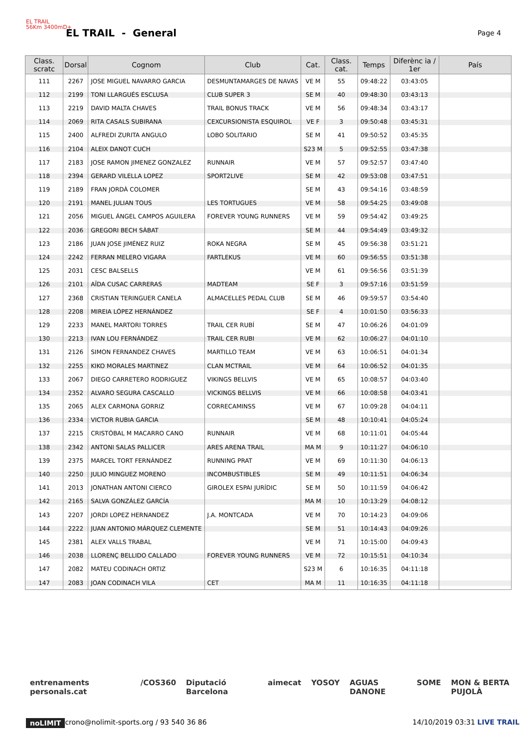EL TRAIL
56Km 3400mD+
EL TRAIL - General
Page 4
| Class. scratc | Dorsal | Cognom | Club | Cat. | Class. cat. | Temps | Diferènc ia / 1er | País |
| --- | --- | --- | --- | --- | --- | --- | --- | --- |
| 111 | 2267 | JOSE MIGUEL NAVARRO GARCIA | DESMUNTAMARGES DE NAVAS | VE M | 55 | 09:48:22 | 03:43:05 | |
| 112 | 2199 | TONI LLARGUÉS ESCLUSA | CLUB SUPER 3 | SE M | 40 | 09:48:30 | 03:43:13 | |
| 113 | 2219 | DAVID MALTA CHAVES | TRAIL BONUS TRACK | VE M | 56 | 09:48:34 | 03:43:17 | |
| 114 | 2069 | RITA CASALS SUBIRANA | CEXCURSIONISTA ESQUIROL | VE F | 3 | 09:50:48 | 03:45:31 | |
| 115 | 2400 | ALFREDI ZURITA ANGULO | LOBO SOLITARIO | SE M | 41 | 09:50:52 | 03:45:35 | |
| 116 | 2104 | ALEIX DANOT CUCH | | S23 M | 5 | 09:52:55 | 03:47:38 | |
| 117 | 2183 | JOSE RAMON JIMENEZ GONZALEZ | RUNNAIR | VE M | 57 | 09:52:57 | 03:47:40 | |
| 118 | 2394 | GERARD VILELLA LOPEZ | SPORT2LIVE | SE M | 42 | 09:53:08 | 03:47:51 | |
| 119 | 2189 | FRAN JORDÀ COLOMER | | SE M | 43 | 09:54:16 | 03:48:59 | |
| 120 | 2191 | MANEL JULIAN TOUS | LES TORTUGUES | VE M | 58 | 09:54:25 | 03:49:08 | |
| 121 | 2056 | MIGUEL ÁNGEL CAMPOS AGUILERA | FOREVER YOUNG RUNNERS | VE M | 59 | 09:54:42 | 03:49:25 | |
| 122 | 2036 | GREGORI BECH SÀBAT | | SE M | 44 | 09:54:49 | 03:49:32 | |
| 123 | 2186 | JUAN JOSE JIMÉNEZ RUIZ | ROKA NEGRA | SE M | 45 | 09:56:38 | 03:51:21 | |
| 124 | 2242 | FERRAN MELERO VIGARA | FARTLEKUS | VE M | 60 | 09:56:55 | 03:51:38 | |
| 125 | 2031 | CESC BALSELLS | | VE M | 61 | 09:56:56 | 03:51:39 | |
| 126 | 2101 | AÏDA CUSAC CARRERAS | MADTEAM | SE F | 3 | 09:57:16 | 03:51:59 | |
| 127 | 2368 | CRISTIAN TERINGUER CANELA | ALMACELLES PEDAL CLUB | SE M | 46 | 09:59:57 | 03:54:40 | |
| 128 | 2208 | MIREIA LÓPEZ HERNÁNDEZ | | SE F | 4 | 10:01:50 | 03:56:33 | |
| 129 | 2233 | MANEL MARTORI TORRES | TRAIL CER RUBÍ | SE M | 47 | 10:06:26 | 04:01:09 | |
| 130 | 2213 | IVAN LOU FERNÁNDEZ | TRAIL CER RUBI | VE M | 62 | 10:06:27 | 04:01:10 | |
| 131 | 2126 | SIMON FERNANDEZ CHAVES | MARTILLO TEAM | VE M | 63 | 10:06:51 | 04:01:34 | |
| 132 | 2255 | KIKO MORALES MARTINEZ | CLAN MCTRAIL | VE M | 64 | 10:06:52 | 04:01:35 | |
| 133 | 2067 | DIEGO CARRETERO RODRIGUEZ | VIKINGS BELLVIS | VE M | 65 | 10:08:57 | 04:03:40 | |
| 134 | 2352 | ALVARO SEGURA CASCALLO | VICKINGS BELLVIS | VE M | 66 | 10:08:58 | 04:03:41 | |
| 135 | 2065 | ALEX CARMONA GORRIZ | CORRECAMINSS | VE M | 67 | 10:09:28 | 04:04:11 | |
| 136 | 2334 | VICTOR RUBIA GARCIA | | SE M | 48 | 10:10:41 | 04:05:24 | |
| 137 | 2215 | CRISTÓBAL M MACARRO CANO | RUNNAIR | VE M | 68 | 10:11:01 | 04:05:44 | |
| 138 | 2342 | ANTONI SALAS PALLICER | ARES ARENA TRAIL | MA M | 9 | 10:11:27 | 04:06:10 | |
| 139 | 2375 | MARCEL TORT FERNÁNDEZ | RUNNING PRAT | VE M | 69 | 10:11:30 | 04:06:13 | |
| 140 | 2250 | JULIO MINGUEZ MORENO | INCOMBUSTIBLES | SE M | 49 | 10:11:51 | 04:06:34 | |
| 141 | 2013 | JONATHAN ANTONI CIERCO | GIROLEX ESPAI JURÍDIC | SE M | 50 | 10:11:59 | 04:06:42 | |
| 142 | 2165 | SALVA GONZÁLEZ GARCÍA | | MA M | 10 | 10:13:29 | 04:08:12 | |
| 143 | 2207 | JORDI LOPEZ HERNANDEZ | J.A. MONTCADA | VE M | 70 | 10:14:23 | 04:09:06 | |
| 144 | 2222 | JUAN ANTONIO MÁRQUEZ CLEMENTE | | SE M | 51 | 10:14:43 | 04:09:26 | |
| 145 | 2381 | ALEX VALLS TRABAL | | VE M | 71 | 10:15:00 | 04:09:43 | |
| 146 | 2038 | LLORENÇ BELLIDO CALLADO | FOREVER YOUNG RUNNERS | VE M | 72 | 10:15:51 | 04:10:34 | |
| 147 | 2082 | MATEU CODINACH ORTIZ | | S23 M | 6 | 10:16:35 | 04:11:18 | |
| 147 | 2083 | JOAN CODINACH VILA | CET | MA M | 11 | 10:16:35 | 04:11:18 | |
entrenaments personals.cat /COS360 Diputació Barcelona aimecat YOSOY AGUAS DANONE SOME MON & BERTA PUJOLÀ
noLIMIT crono@nolimit-sports.org / 93 540 36 86 14/10/2019 03:31 LIVE TRAIL